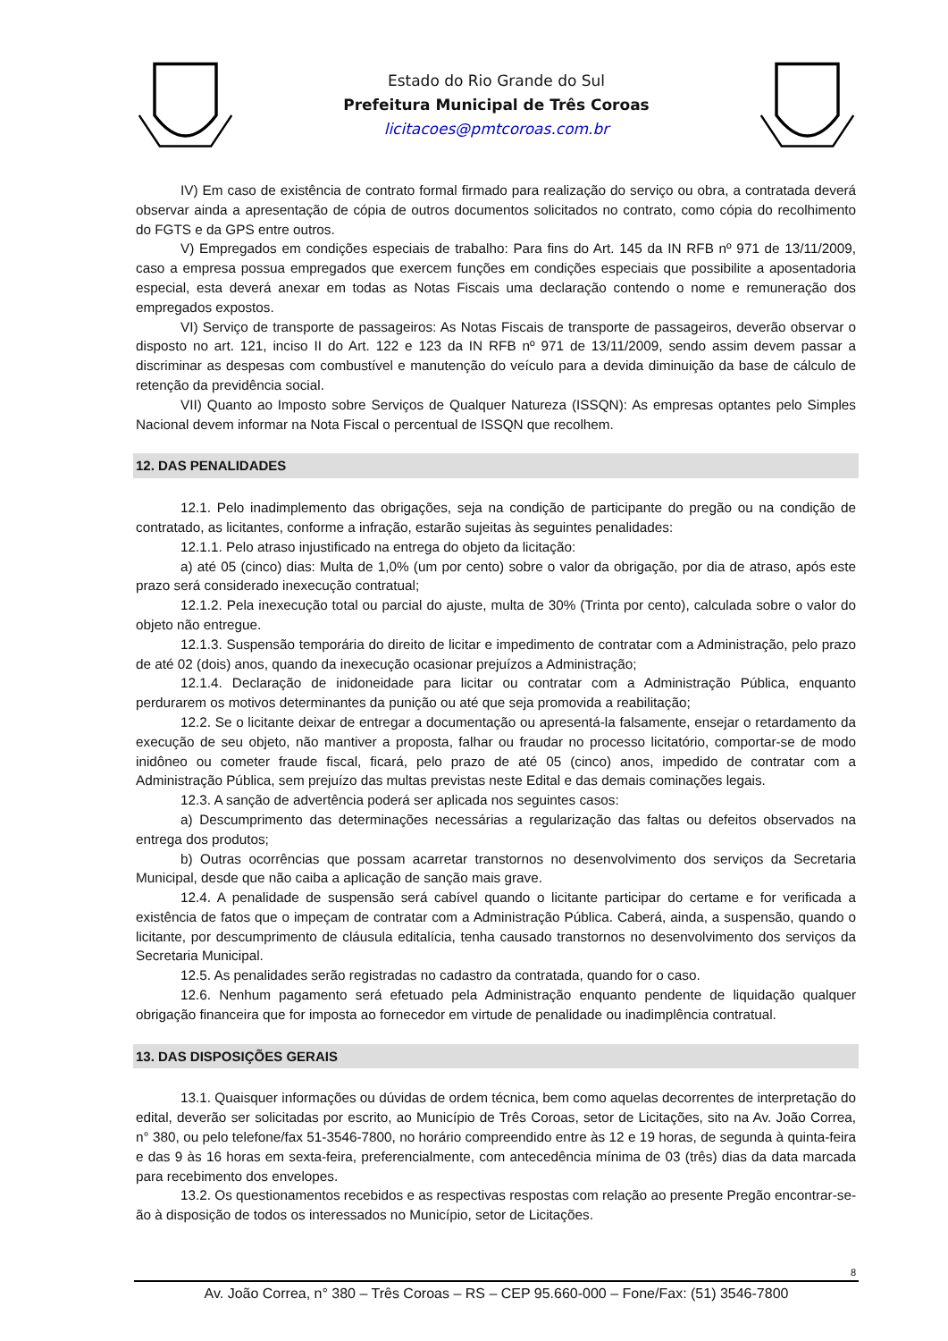Estado do Rio Grande do Sul
Prefeitura Municipal de Três Coroas
licitacoes@pmtcoroas.com.br
IV) Em caso de existência de contrato formal firmado para realização do serviço ou obra, a contratada deverá observar ainda a apresentação de cópia de outros documentos solicitados no contrato, como cópia do recolhimento do FGTS e da GPS entre outros.
V) Empregados em condições especiais de trabalho: Para fins do Art. 145 da IN RFB nº 971 de 13/11/2009, caso a empresa possua empregados que exercem funções em condições especiais que possibilite a aposentadoria especial, esta deverá anexar em todas as Notas Fiscais uma declaração contendo o nome e remuneração dos empregados expostos.
VI) Serviço de transporte de passageiros: As Notas Fiscais de transporte de passageiros, deverão observar o disposto no art. 121, inciso II do Art. 122 e 123 da IN RFB nº 971 de 13/11/2009, sendo assim devem passar a discriminar as despesas com combustível e manutenção do veículo para a devida diminuição da base de cálculo de retenção da previdência social.
VII) Quanto ao Imposto sobre Serviços de Qualquer Natureza (ISSQN): As empresas optantes pelo Simples Nacional devem informar na Nota Fiscal o percentual de ISSQN que recolhem.
12. DAS PENALIDADES
12.1. Pelo inadimplemento das obrigações, seja na condição de participante do pregão ou na condição de contratado, as licitantes, conforme a infração, estarão sujeitas às seguintes penalidades:
12.1.1. Pelo atraso injustificado na entrega do objeto da licitação:
a) até 05 (cinco) dias: Multa de 1,0% (um por cento) sobre o valor da obrigação, por dia de atraso, após este prazo será considerado inexecução contratual;
12.1.2. Pela inexecução total ou parcial do ajuste, multa de 30% (Trinta por cento), calculada sobre o valor do objeto não entregue.
12.1.3. Suspensão temporária do direito de licitar e impedimento de contratar com a Administração, pelo prazo de até 02 (dois) anos, quando da inexecução ocasionar prejuízos a Administração;
12.1.4. Declaração de inidoneidade para licitar ou contratar com a Administração Pública, enquanto perdurarem os motivos determinantes da punição ou até que seja promovida a reabilitação;
12.2. Se o licitante deixar de entregar a documentação ou apresentá-la falsamente, ensejar o retardamento da execução de seu objeto, não mantiver a proposta, falhar ou fraudar no processo licitatório, comportar-se de modo inidôneo ou cometer fraude fiscal, ficará, pelo prazo de até 05 (cinco) anos, impedido de contratar com a Administração Pública, sem prejuízo das multas previstas neste Edital e das demais cominações legais.
12.3. A sanção de advertência poderá ser aplicada nos seguintes casos:
a) Descumprimento das determinações necessárias a regularização das faltas ou defeitos observados na entrega dos produtos;
b) Outras ocorrências que possam acarretar transtornos no desenvolvimento dos serviços da Secretaria Municipal, desde que não caiba a aplicação de sanção mais grave.
12.4. A penalidade de suspensão será cabível quando o licitante participar do certame e for verificada a existência de fatos que o impeçam de contratar com a Administração Pública. Caberá, ainda, a suspensão, quando o licitante, por descumprimento de cláusula editalícia, tenha causado transtornos no desenvolvimento dos serviços da Secretaria Municipal.
12.5. As penalidades serão registradas no cadastro da contratada, quando for o caso.
12.6. Nenhum pagamento será efetuado pela Administração enquanto pendente de liquidação qualquer obrigação financeira que for imposta ao fornecedor em virtude de penalidade ou inadimplência contratual.
13. DAS DISPOSIÇÕES GERAIS
13.1. Quaisquer informações ou dúvidas de ordem técnica, bem como aquelas decorrentes de interpretação do edital, deverão ser solicitadas por escrito, ao Município de Três Coroas, setor de Licitações, sito na Av. João Correa, n° 380, ou pelo telefone/fax 51-3546-7800, no horário compreendido entre às 12 e 19 horas, de segunda à quinta-feira e das 9 às 16 horas em sexta-feira, preferencialmente, com antecedência mínima de 03 (três) dias da data marcada para recebimento dos envelopes.
13.2. Os questionamentos recebidos e as respectivas respostas com relação ao presente Pregão encontrar-se-ão à disposição de todos os interessados no Município, setor de Licitações.
8
Av. João Correa, n° 380 – Três Coroas – RS – CEP 95.660-000 – Fone/Fax: (51) 3546-7800